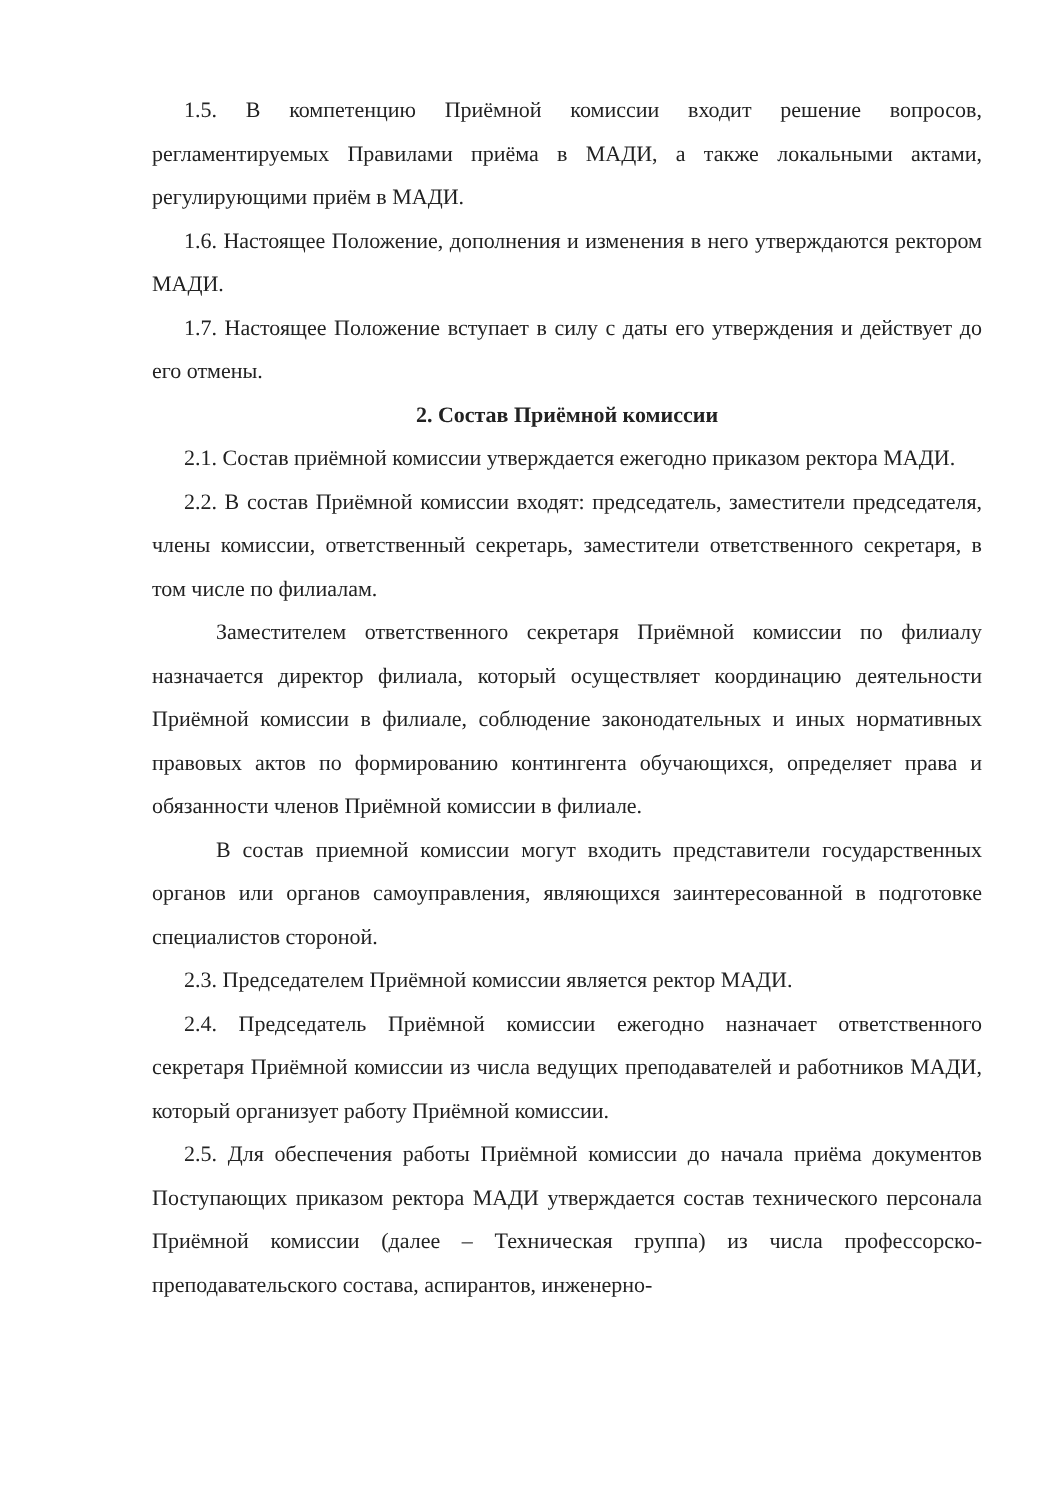1.5. В компетенцию Приёмной комиссии входит решение вопросов, регламентируемых Правилами приёма в МАДИ, а также локальными актами, регулирующими приём в МАДИ.
1.6. Настоящее Положение, дополнения и изменения в него утверждаются ректором МАДИ.
1.7. Настоящее Положение вступает в силу с даты его утверждения и действует до его отмены.
2. Состав Приёмной комиссии
2.1. Состав приёмной комиссии утверждается ежегодно приказом ректора МАДИ.
2.2. В состав Приёмной комиссии входят: председатель, заместители председателя, члены комиссии, ответственный секретарь, заместители ответственного секретаря, в том числе по филиалам.
Заместителем ответственного секретаря Приёмной комиссии по филиалу назначается директор филиала, который осуществляет координацию деятельности Приёмной комиссии в филиале, соблюдение законодательных и иных нормативных правовых актов по формированию контингента обучающихся, определяет права и обязанности членов Приёмной комиссии в филиале.
В состав приемной комиссии могут входить представители государственных органов или органов самоуправления, являющихся заинтересованной в подготовке специалистов стороной.
2.3. Председателем Приёмной комиссии является ректор МАДИ.
2.4. Председатель Приёмной комиссии ежегодно назначает ответственного секретаря Приёмной комиссии из числа ведущих преподавателей и работников МАДИ, который организует работу Приёмной комиссии.
2.5. Для обеспечения работы Приёмной комиссии до начала приёма документов Поступающих приказом ректора МАДИ утверждается состав технического персонала Приёмной комиссии (далее – Техническая группа) из числа профессорско-преподавательского состава, аспирантов, инженерно-